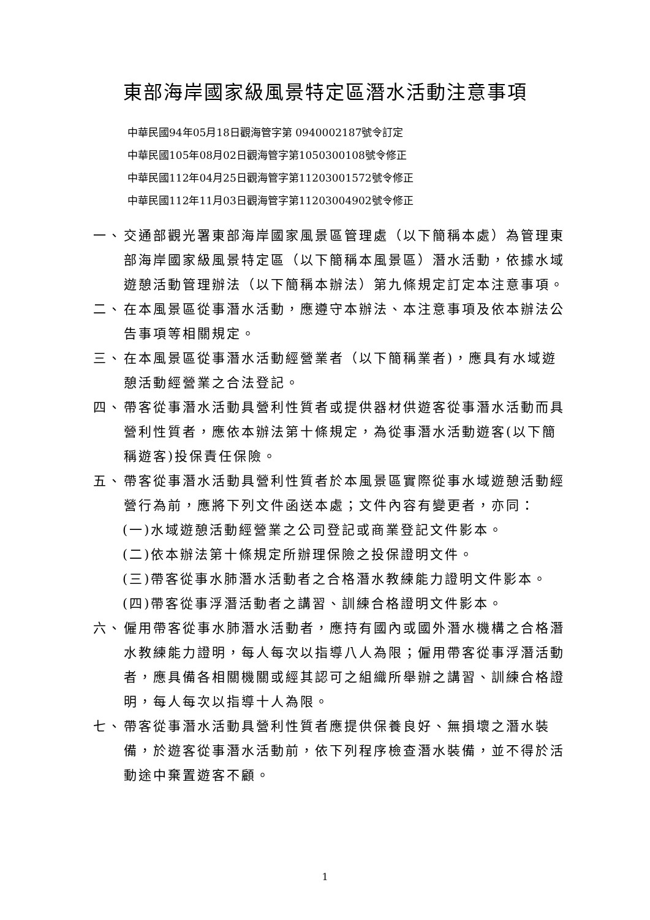東部海岸國家級風景特定區潛水活動注意事項
中華民國94年05月18日觀海管字第 0940002187號令訂定
中華民國105年08月02日觀海管字第1050300108號令修正
中華民國112年04月25日觀海管字第11203001572號令修正
中華民國112年11月03日觀海管字第11203004902號令修正
一、 交通部觀光署東部海岸國家風景區管理處（以下簡稱本處）為管理東部海岸國家級風景特定區（以下簡稱本風景區）潛水活動，依據水域遊憩活動管理辦法（以下簡稱本辦法）第九條規定訂定本注意事項。
二、 在本風景區從事潛水活動，應遵守本辦法、本注意事項及依本辦法公告事項等相關規定。
三、 在本風景區從事潛水活動經營業者（以下簡稱業者)，應具有水域遊憩活動經營業之合法登記。
四、 帶客從事潛水活動具營利性質者或提供器材供遊客從事潛水活動而具營利性質者，應依本辦法第十條規定，為從事潛水活動遊客(以下簡稱遊客)投保責任保險。
五、 帶客從事潛水活動具營利性質者於本風景區實際從事水域遊憩活動經營行為前，應將下列文件函送本處；文件內容有變更者，亦同：
(一)水域遊憩活動經營業之公司登記或商業登記文件影本。
(二)依本辦法第十條規定所辦理保險之投保證明文件。
(三)帶客從事水肺潛水活動者之合格潛水教練能力證明文件影本。
(四)帶客從事浮潛活動者之講習、訓練合格證明文件影本。
六、 僱用帶客從事水肺潛水活動者，應持有國內或國外潛水機構之合格潛水教練能力證明，每人每次以指導八人為限；僱用帶客從事浮潛活動者，應具備各相關機關或經其認可之組織所舉辦之講習、訓練合格證明，每人每次以指導十人為限。
七、 帶客從事潛水活動具營利性質者應提供保養良好、無損壞之潛水裝備，於遊客從事潛水活動前，依下列程序檢查潛水裝備，並不得於活動途中棄置遊客不顧。
1